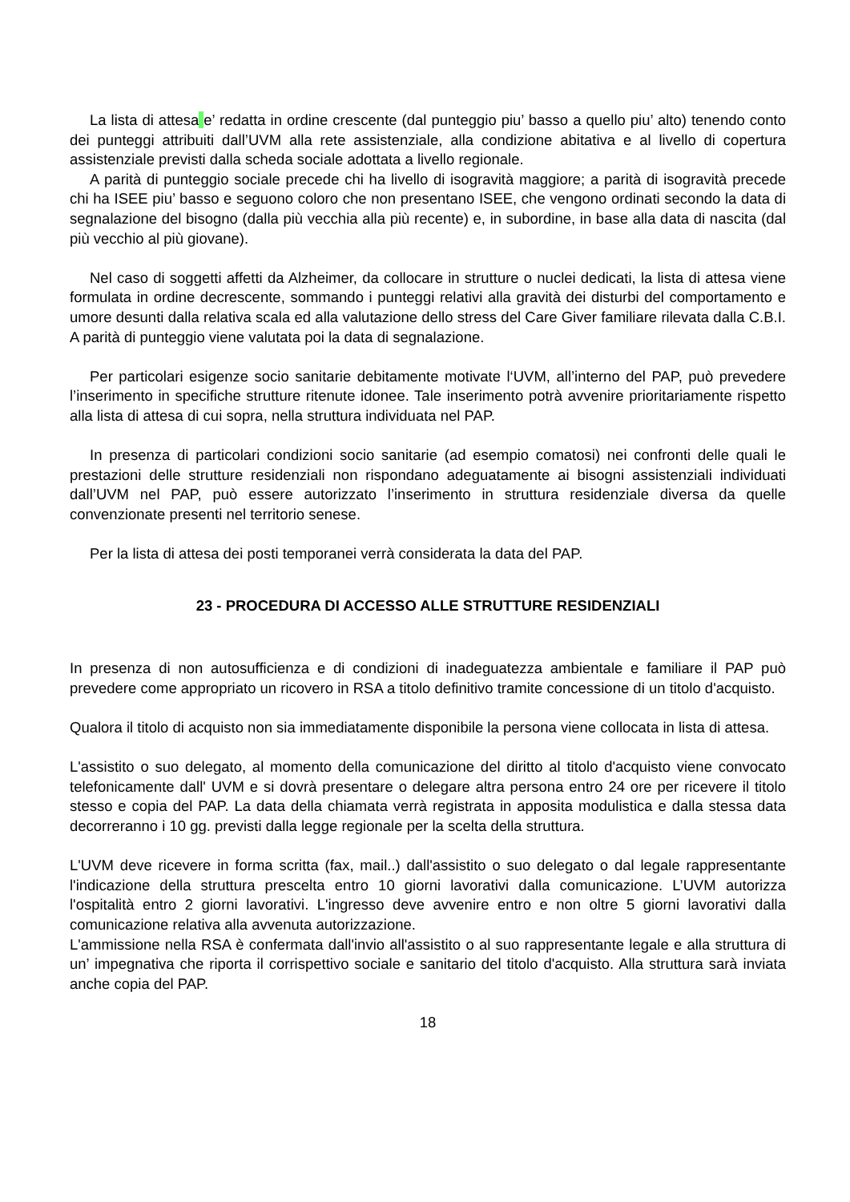La lista di attesa e’ redatta in ordine crescente (dal punteggio piu’ basso a quello piu’ alto) tenendo conto dei punteggi attribuiti dall’UVM alla rete assistenziale, alla condizione abitativa e al livello di copertura assistenziale previsti dalla scheda sociale adottata a livello regionale.
A parità di punteggio sociale precede chi ha livello di isogravità maggiore; a parità di isogravità precede chi ha ISEE piu’ basso e seguono coloro che non presentano ISEE, che vengono ordinati secondo la data di segnalazione del bisogno (dalla più vecchia alla più recente) e, in subordine, in base alla data di nascita (dal più vecchio al più giovane).
Nel caso di soggetti affetti da Alzheimer, da collocare in strutture o nuclei dedicati, la lista di attesa viene formulata in ordine decrescente, sommando i punteggi relativi alla gravità dei disturbi del comportamento e umore desunti dalla relativa scala ed alla valutazione dello stress del Care Giver familiare rilevata dalla C.B.I. A parità di punteggio viene valutata poi la data di segnalazione.
Per particolari esigenze socio sanitarie debitamente motivate l‘UVM, all’interno del PAP, può prevedere l’inserimento in specifiche strutture ritenute idonee. Tale inserimento potrà avvenire prioritariamente rispetto alla lista di attesa di cui sopra, nella struttura individuata nel PAP.
In presenza di particolari condizioni socio sanitarie (ad esempio comatosi) nei confronti delle quali le prestazioni delle strutture residenziali non rispondano adeguatamente ai bisogni assistenziali individuati dall’UVM nel PAP, può essere autorizzato l’inserimento in struttura residenziale diversa da quelle convenzionate presenti nel territorio senese.
Per la lista di attesa dei posti temporanei verrà considerata la data del PAP.
23 - PROCEDURA DI ACCESSO ALLE STRUTTURE RESIDENZIALI
In presenza di non autosufficienza e di condizioni di inadeguatezza ambientale e familiare il PAP può prevedere come appropriato un ricovero in RSA a titolo definitivo tramite concessione di un titolo d'acquisto.
Qualora il titolo di acquisto non sia immediatamente disponibile la persona viene collocata in lista di attesa.
L'assistito o suo delegato, al momento della comunicazione del diritto al titolo d'acquisto viene convocato telefonicamente dall' UVM e si dovrà presentare o delegare altra persona entro 24 ore per ricevere il titolo stesso e copia del PAP. La data della chiamata verrà registrata in apposita modulistica e dalla stessa data decorreranno i 10 gg. previsti dalla legge regionale per la scelta della struttura.
L'UVM deve ricevere in forma scritta (fax, mail..) dall'assistito o suo delegato o dal legale rappresentante l'indicazione della struttura prescelta entro 10 giorni lavorativi dalla comunicazione. L’UVM autorizza l'ospitalità entro 2 giorni lavorativi. L'ingresso deve avvenire entro e non oltre 5 giorni lavorativi dalla comunicazione relativa alla avvenuta autorizzazione.
L'ammissione nella RSA è confermata dall'invio all'assistito o al suo rappresentante legale e alla struttura di un’ impegnativa che riporta il corrispettivo sociale e sanitario del titolo d'acquisto. Alla struttura sarà inviata anche copia del PAP.
18